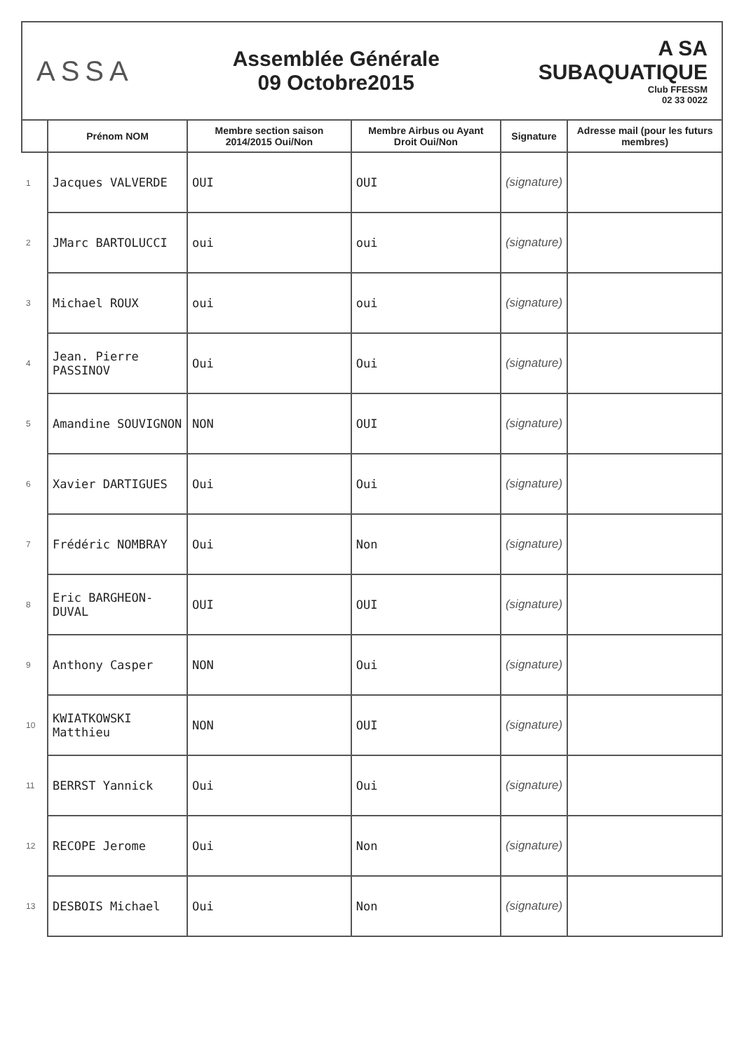ASSA
Assemblée Générale
09 Octobre2015
A SA
SUBAQUATIQUE
Club FFESSM
02 33 0022
| | Prénom NOM | Membre section saison 2014/2015 Oui/Non | Membre Airbus ou Ayant Droit Oui/Non | Signature | Adresse mail (pour les futurs membres) |
| --- | --- | --- | --- | --- | --- |
| 1 | Jacques VALVERDE | OUI | OUI | (signature) | |
| 2 | JMarc BARTOLUCCI | oui | oui | (signature) | |
| 3 | Michael ROUX | oui | oui | (signature) | |
| 4 | Jean. Pierre PASSINOV | Oui | Oui | (signature) | |
| 5 | Amandine SOUVIGNON | NON | OUI | (signature) | |
| 6 | Xavier DARTIGUES | Oui | Oui | (signature) | |
| 7 | Frédéric NOMBRAY | Oui | Non | (signature) | |
| 8 | Eric BARGHEON-DUVAL | OUI | OUI | (signature) | |
| 9 | Anthony Casper | NON | Oui | (signature) | |
| 10 | KWIATKOWSKI Matthieu | NON | OUI | (signature) | |
| 11 | BERRST Yannick | Oui | Oui | (signature) | |
| 12 | RECOPE Jerome | Oui | Non | (signature) | |
| 13 | DESBOIS Michael | Oui | Non | (signature) | |